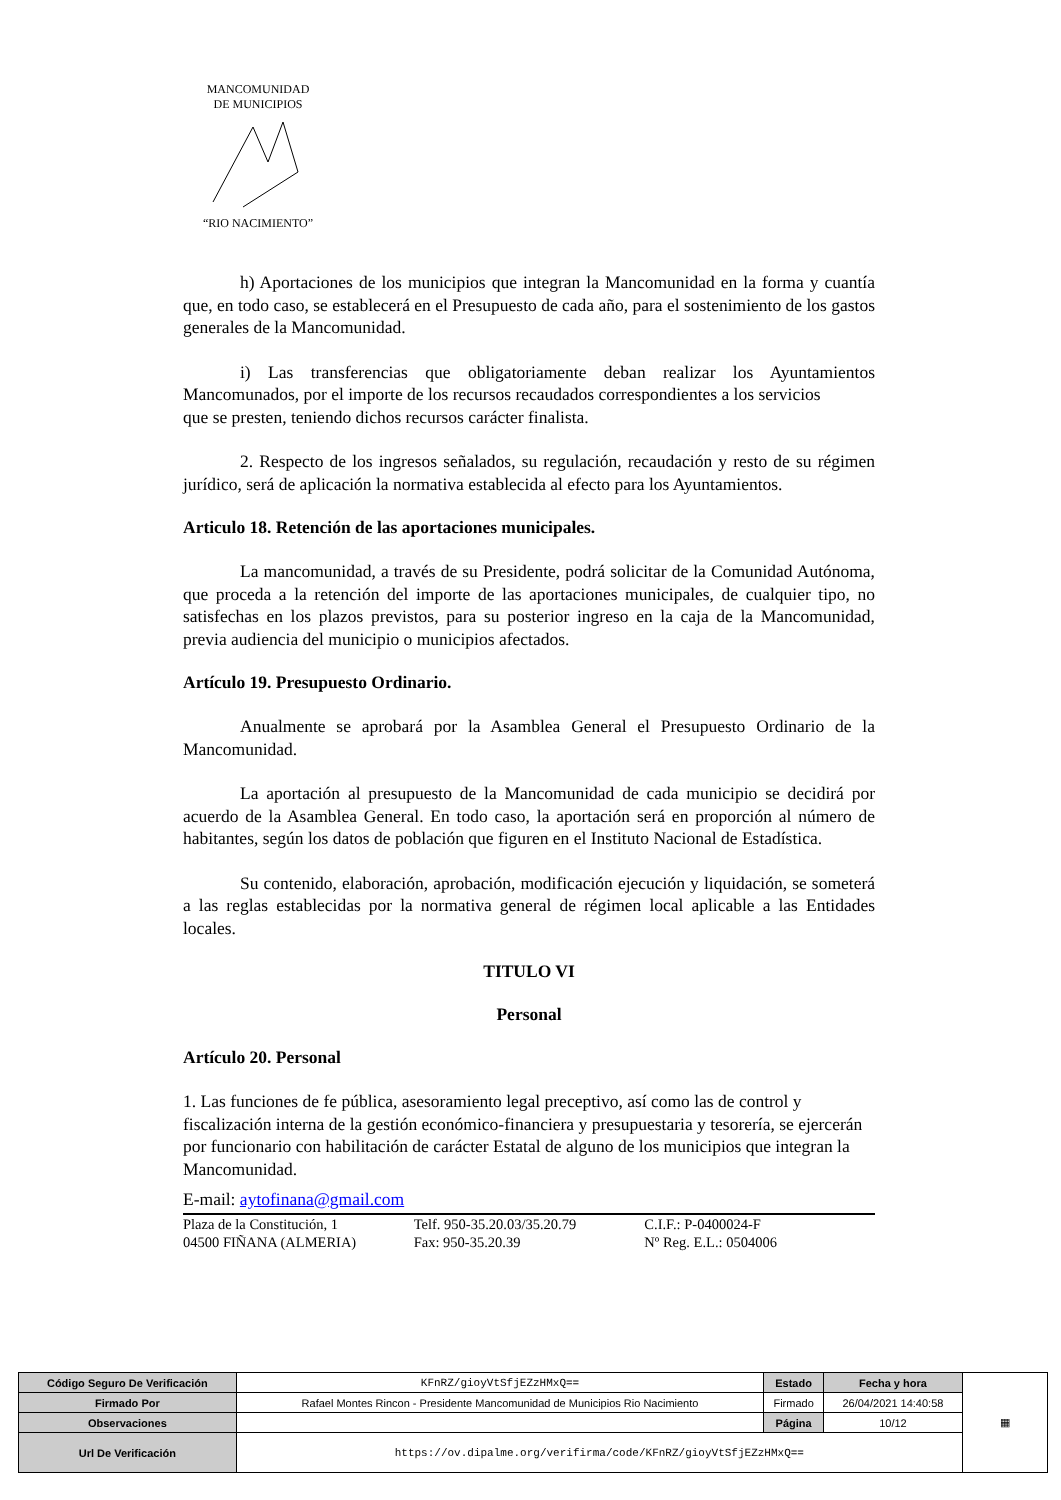MANCOMUNIDAD
DE MUNICIPIOS “RIO NACIMIENTO”
h) Aportaciones de los municipios que integran la Mancomunidad en la forma y cuantía que, en todo caso, se establecerá en el Presupuesto de cada año, para el sostenimiento de los gastos generales de la Mancomunidad.
i) Las transferencias que obligatoriamente deban realizar los Ayuntamientos Mancomunados, por el importe de los recursos recaudados correspondientes a los servicios
que se presten, teniendo dichos recursos carácter finalista.
2. Respecto de los ingresos señalados, su regulación, recaudación y resto de su régimen jurídico, será de aplicación la normativa establecida al efecto para los Ayuntamientos.
Articulo 18. Retención de las aportaciones municipales.
La mancomunidad, a través de su Presidente, podrá solicitar de la Comunidad Autónoma, que proceda a la retención del importe de las aportaciones municipales, de cualquier tipo, no satisfechas en los plazos previstos, para su posterior ingreso en la caja de la Mancomunidad, previa audiencia del municipio o municipios afectados.
Artículo 19. Presupuesto Ordinario.
Anualmente se aprobará por la Asamblea General el Presupuesto Ordinario de la Mancomunidad.
La aportación al presupuesto de la Mancomunidad de cada municipio se decidirá por acuerdo de la Asamblea General. En todo caso, la aportación será en proporción al número de habitantes, según los datos de población que figuren en el Instituto Nacional de Estadística.
Su contenido, elaboración, aprobación, modificación ejecución y liquidación, se someterá a las reglas establecidas por la normativa general de régimen local aplicable a las Entidades locales.
TITULO VI
Personal
Artículo 20. Personal
1. Las funciones de fe pública, asesoramiento legal preceptivo, así como las de control y fiscalización interna de la gestión económico-financiera y presupuestaria y tesorería, se ejercerán por funcionario con habilitación de carácter Estatal de alguno de los municipios que integran la Mancomunidad.
E-mail: aytofinana@gmail.com
Plaza de la Constitución, 1
04500 FIÑANA (ALMERIA)
Telf. 950-35.20.03/35.20.79
Fax: 950-35.20.39
C.I.F.: P-0400024-F
Nº Reg. E.L.: 0504006
| Código Seguro De Verificación | KFnRZ/gioyVtSfjEZzHMxQ== | Estado | Fecha y hora | ▦ |
| Firmado Por | Rafael Montes Rincon - Presidente Mancomunidad de Municipios Rio Nacimiento | Firmado | 26/04/2021 14:40:58 | |
| Observaciones | | Página | 10/12 | |
| Url De Verificación | https://ov.dipalme.org/verifirma/code/KFnRZ/gioyVtSfjEZzHMxQ== | | | |